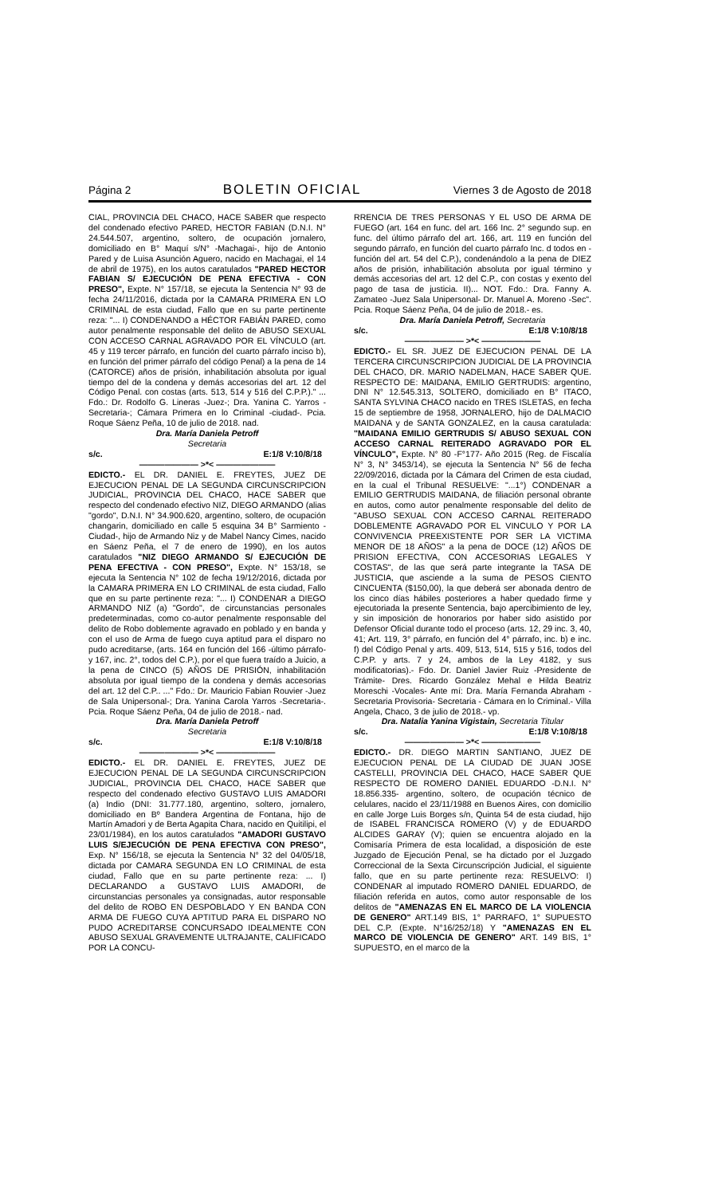Página 2 BOLETIN OFICIAL Viernes 3 de Agosto de 2018
CIAL, PROVINCIA DEL CHACO, HACE SABER que respecto del condenado efectivo PARED, HECTOR FABIAN (D.N.I. N° 24.544.507, argentino, soltero, de ocupación jornalero, domiciliado en B° Maquí s/N° -Machagai-, hijo de Antonio Pared y de Luisa Asunción Aguero, nacido en Machagai, el 14 de abril de 1975), en los autos caratulados "PARED HECTOR FABIAN S/ EJECUCIÓN DE PENA EFECTIVA - CON PRESO", Expte. N° 157/18, se ejecuta la Sentencia N° 93 de fecha 24/11/2016, dictada por la CAMARA PRIMERA EN LO CRIMINAL de esta ciudad, Fallo que en su parte pertinente reza: "... I) CONDENANDO a HÉCTOR FABIÁN PARED, como autor penalmente responsable del delito de ABUSO SEXUAL CON ACCESO CARNAL AGRAVADO POR EL VÍNCULO (art. 45 y 119 tercer párrafo, en función del cuarto párrafo inciso b), en función del primer párrafo del código Penal) a la pena de 14 (CATORCE) años de prisión, inhabilitación absoluta por igual tiempo del de la condena y demás accesorias del art. 12 del Código Penal. con costas (arts. 513, 514 y 516 del C.P.P.)." ... Fdo.: Dr. Rodolfo G. Lineras -Juez-; Dra. Yanina C. Yarros -Secretaria-; Cámara Primera en lo Criminal -ciudad-. Pcia. Roque Sáenz Peña, 10 de julio de 2018. nad.
Dra. María Daniela Petroff
Secretaria
s/c. E:1/8 V:10/8/18
——————— >*< ———————
EDICTO.- EL DR. DANIEL E. FREYTES, JUEZ DE EJECUCION PENAL DE LA SEGUNDA CIRCUNSCRIPCION JUDICIAL, PROVINCIA DEL CHACO, HACE SABER que respecto del condenado efectivo NIZ, DIEGO ARMANDO (alias "gordo", D.N.I. N° 34.900.620, argentino, soltero, de ocupación changarin, domiciliado en calle 5 esquina 34 B° Sarmiento -Ciudad-, hijo de Armando Niz y de Mabel Nancy Cimes, nacido en Sáenz Peña, el 7 de enero de 1990), en los autos caratulados "NIZ DIEGO ARMANDO S/ EJECUCIÓN DE PENA EFECTIVA - CON PRESO", Expte. N° 153/18, se ejecuta la Sentencia N° 102 de fecha 19/12/2016, dictada por la CAMARA PRIMERA EN LO CRIMINAL de esta ciudad, Fallo que en su parte pertinente reza: "... I) CONDENAR a DIEGO ARMANDO NIZ (a) "Gordo", de circunstancias personales predeterminadas, como co-autor penalmente responsable del delito de Robo doblemente agravado en poblado y en banda y con el uso de Arma de fuego cuya aptitud para el disparo no pudo acreditarse, (arts. 164 en función del 166 -último párrafo- y 167, inc. 2°, todos del C.P.), por el que fuera traído a Juicio, a la pena de CINCO (5) AÑOS DE PRISIÓN, inhabilitación absoluta por igual tiempo de la condena y demás accesorias del art. 12 del C.P.. ..." Fdo.: Dr. Mauricio Fabian Rouvier -Juez de Sala Unipersonal-; Dra. Yanina Carola Yarros -Secretaria-. Pcia. Roque Sáenz Peña, 04 de julio de 2018.- nad.
Dra. María Daniela Petroff
Secretaria
s/c. E:1/8 V:10/8/18
——————— >*< ———————
EDICTO.- EL DR. DANIEL E. FREYTES, JUEZ DE EJECUCION PENAL DE LA SEGUNDA CIRCUNSCRIPCION JUDICIAL, PROVINCIA DEL CHACO, HACE SABER que respecto del condenado efectivo GUSTAVO LUIS AMADORI (a) Indio (DNI: 31.777.180, argentino, soltero, jornalero, domiciliado en Bº Bandera Argentina de Fontana, hijo de Martín Amadori y de Berta Agapita Chara, nacido en Quitilipi, el 23/01/1984), en los autos caratulados "AMADORI GUSTAVO LUIS S/EJECUCIÓN DE PENA EFECTIVA CON PRESO", Exp. N° 156/18, se ejecuta la Sentencia N° 32 del 04/05/18, dictada por CAMARA SEGUNDA EN LO CRIMINAL de esta ciudad, Fallo que en su parte pertinente reza: ... I) DECLARANDO a GUSTAVO LUIS AMADORI, de circunstancias personales ya consignadas, autor responsable del delito de ROBO EN DESPOBLADO Y EN BANDA CON ARMA DE FUEGO CUYA APTITUD PARA EL DISPARO NO PUDO ACREDITARSE CONCURSADO IDEALMENTE CON ABUSO SEXUAL GRAVEMENTE ULTRAJANTE, CALIFICADO POR LA CONCU-
RRENCIA DE TRES PERSONAS Y EL USO DE ARMA DE FUEGO (art. 164 en func. del art. 166 Inc. 2° segundo sup. en func. del último párrafo del art. 166, art. 119 en función del segundo párrafo, en función del cuarto párrafo Inc. d todos en -función del art. 54 del C.P.), condenándolo a la pena de DIEZ años de prisión, inhabilitación absoluta por igual término y demás accesorias del art. 12 del C.P., con costas y exento del pago de tasa de justicia. II)... NOT. Fdo.: Dra. Fanny A. Zamateo -Juez Sala Unipersonal- Dr. Manuel A. Moreno -Sec". Pcia. Roque Sáenz Peña, 04 de julio de 2018.- es.
Dra. María Daniela Petroff, Secretaria
s/c. E:1/8 V:10/8/18
——————— >*< ———————
EDICTO.- EL SR. JUEZ DE EJECUCION PENAL DE LA TERCERA CIRCUNSCRIPCION JUDICIAL DE LA PROVINCIA DEL CHACO, DR. MARIO NADELMAN, HACE SABER QUE. RESPECTO DE: MAIDANA, EMILIO GERTRUDIS: argentino, DNI N° 12.545.313, SOLTERO, domiciliado en B° ITACO, SANTA SYLVINA CHACO nacido en TRES ISLETAS, en fecha 15 de septiembre de 1958, JORNALERO, hijo de DALMACIO MAIDANA y de SANTA GONZALEZ, en la causa caratulada: "MAIDANA EMILIO GERTRUDIS S/ ABUSO SEXUAL CON ACCESO CARNAL REITERADO AGRAVADO POR EL VÍNCULO", Expte. N° 80 -F°177- Año 2015 (Reg. de Fiscalía N° 3, N° 3453/14), se ejecuta la Sentencia N° 56 de fecha 22/09/2016, dictada por la Cámara del Crimen de esta ciudad, en la cual el Tribunal RESUELVE: "...1°) CONDENAR a EMILIO GERTRUDIS MAIDANA, de filiación personal obrante en autos, como autor penalmente responsable del delito de "ABUSO SEXUAL CON ACCESO CARNAL REITERADO DOBLEMENTE AGRAVADO POR EL VINCULO Y POR LA CONVIVENCIA PREEXISTENTE POR SER LA VICTIMA MENOR DE 18 AÑOS" a la pena de DOCE (12) AÑOS DE PRISION EFECTIVA, CON ACCESORIAS LEGALES Y COSTAS", de las que será parte integrante la TASA DE JUSTICIA, que asciende a la suma de PESOS CIENTO CINCUENTA ($150,00), la que deberá ser abonada dentro de los cinco días hábiles posteriores a haber quedado firme y ejecutoriada la presente Sentencia, bajo apercibimiento de ley, y sin imposición de honorarios por haber sido asistido por Defensor Oficial durante todo el proceso (arts. 12, 29 inc. 3, 40, 41; Art. 119, 3° párrafo, en función del 4° párrafo, inc. b) e inc. f) del Código Penal y arts. 409, 513, 514, 515 y 516, todos del C.P.P. y arts. 7 y 24, ambos de la Ley 4182, y sus modificatorias).- Fdo. Dr. Daniel Javier Ruiz -Presidente de Trámite- Dres. Ricardo González Mehal e Hilda Beatriz Moreschi -Vocales- Ante mí: Dra. María Fernanda Abraham -Secretaria Provisoria- Secretaria - Cámara en lo Criminal.- Villa Angela, Chaco, 3 de julio de 2018.- vp.
Dra. Natalia Yanina Vigistain, Secretaria Titular
s/c. E:1/8 V:10/8/18
——————— >*< ———————
EDICTO.- DR. DIEGO MARTIN SANTIANO, JUEZ DE EJECUCION PENAL DE LA CIUDAD DE JUAN JOSE CASTELLI, PROVINCIA DEL CHACO, HACE SABER QUE RESPECTO DE ROMERO DANIEL EDUARDO -D.N.I. N° 18.856.335- argentino, soltero, de ocupación técnico de celulares, nacido el 23/11/1988 en Buenos Aires, con domicilio en calle Jorge Luis Borges s/n, Quinta 54 de esta ciudad, hijo de ISABEL FRANCISCA ROMERO (V) y de EDUARDO ALCIDES GARAY (V); quien se encuentra alojado en la Comisaría Primera de esta localidad, a disposición de este Juzgado de Ejecución Penal, se ha dictado por el Juzgado Correccional de la Sexta Circunscripción Judicial, el siguiente fallo, que en su parte pertinente reza: RESUELVO: I) CONDENAR al imputado ROMERO DANIEL EDUARDO, de filiación referida en autos, como autor responsable de los delitos de "AMENAZAS EN EL MARCO DE LA VIOLENCIA DE GENERO" ART.149 BIS, 1° PARRAFO, 1° SUPUESTO DEL C.P. (Expte. N°16/252/18) Y "AMENAZAS EN EL MARCO DE VIOLENCIA DE GENERO" ART. 149 BIS, 1° SUPUESTO, en el marco de la